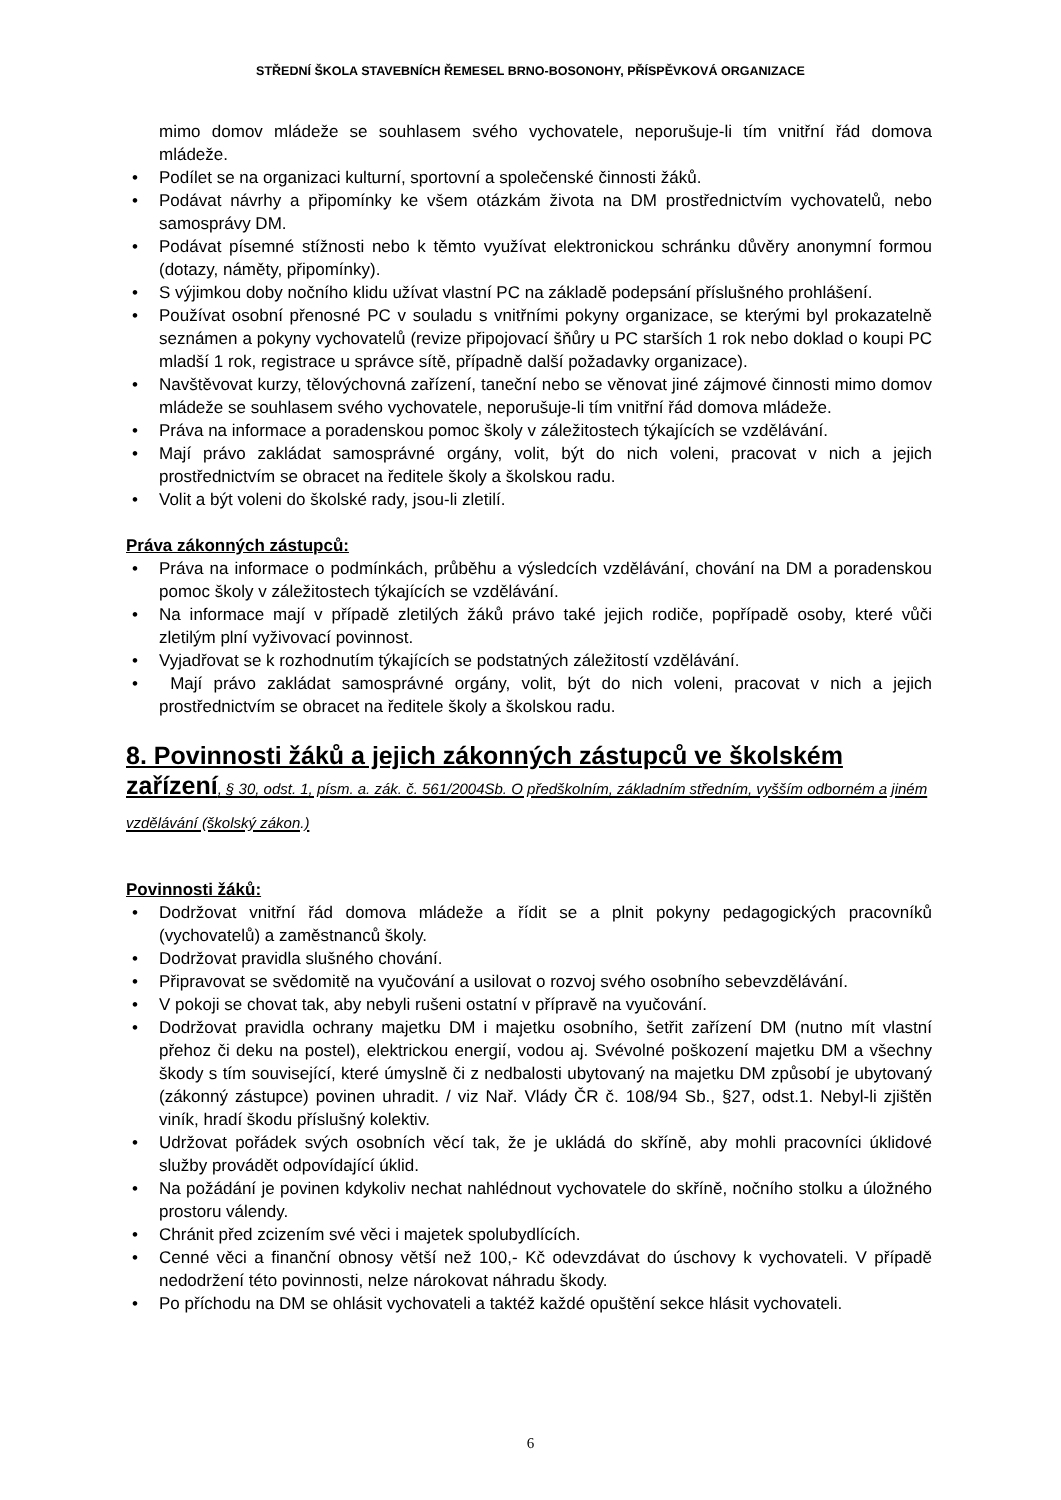STŘEDNÍ ŠKOLA STAVEBNÍCH ŘEMESEL BRNO-BOSONOHY, PŘÍSPĚVKOVÁ ORGANIZACE
mimo domov mládeže se souhlasem svého vychovatele, neporušuje-li tím vnitřní řád domova mládeže.
• Podílet se na organizaci kulturní, sportovní a společenské činnosti žáků.
• Podávat návrhy a připomínky ke všem otázkám života na DM prostřednictvím vychovatelů, nebo samosprávy DM.
• Podávat písemné stížnosti nebo k těmto využívat elektronickou schránku důvěry anonymní formou (dotazy, náměty, připomínky).
• S výjimkou doby nočního klidu užívat vlastní PC na základě podepsání příslušného prohlášení.
• Používat osobní přenosné PC v souladu s vnitřními pokyny organizace, se kterými byl prokazatelně seznámen a pokyny vychovatelů (revize připojovací šňůry u PC starších 1 rok nebo doklad o koupi PC mladší 1 rok, registrace u správce sítě, případně další požadavky organizace).
• Navštěvovat kurzy, tělovýchovná zařízení, taneční nebo se věnovat jiné zájmové činnosti mimo domov mládeže se souhlasem svého vychovatele, neporušuje-li tím vnitřní řád domova mládeže.
• Práva na informace a poradenskou pomoc školy v záležitostech týkajících se vzdělávání.
• Mají právo zakládat samosprávné orgány, volit, být do nich voleni, pracovat v nich a jejich prostřednictvím se obracet na ředitele školy a školskou radu.
• Volit a být voleni do školské rady, jsou-li zletilí.
Práva zákonných zástupců:
• Práva na informace o podmínkách, průběhu a výsledcích vzdělávání, chování na DM a poradenskou pomoc školy v záležitostech týkajících se vzdělávání.
• Na informace mají v případě zletilých žáků právo také jejich rodiče, popřípadě osoby, které vůči zletilým plní vyživovací povinnost.
• Vyjadřovat se k rozhodnutím týkajících se podstatných záležitostí vzdělávání.
• Mají právo zakládat samosprávné orgány, volit, být do nich voleni, pracovat v nich a jejich prostřednictvím se obracet na ředitele školy a školskou radu.
8. Povinnosti žáků a jejich zákonných zástupců ve školském zařízení, § 30, odst. 1, písm. a. zák. č. 561/2004Sb. O předškolním, základním středním, vyšším odborném a jiném vzdělávání (školský zákon.)
Povinnosti žáků:
• Dodržovat vnitřní řád domova mládeže a řídit se a plnit pokyny pedagogických pracovníků (vychovatelů) a zaměstnanců školy.
• Dodržovat pravidla slušného chování.
• Připravovat se svědomitě na vyučování a usilovat o rozvoj svého osobního sebevzdělávání.
• V pokoji se chovat tak, aby nebyli rušeni ostatní v přípravě na vyučování.
• Dodržovat pravidla ochrany majetku DM i majetku osobního, šetřit zařízení DM (nutno mít vlastní přehoz či deku na postel), elektrickou energií, vodou aj. Svévolné poškození majetku DM a všechny škody s tím související, které úmyslně či z nedbalosti ubytovaný na majetku DM způsobí je ubytovaný (zákonný zástupce) povinen uhradit. / viz Nař. Vlády ČR č. 108/94 Sb., §27, odst.1. Nebyl-li zjištěn viník, hradí škodu příslušný kolektiv.
• Udržovat pořádek svých osobních věcí tak, že je ukládá do skříně, aby mohli pracovníci úklidové služby provádět odpovídající úklid.
• Na požádání je povinen kdykoliv nechat nahlédnout vychovatele do skříně, nočního stolku a úložného prostoru válendy.
• Chránit před zcizením své věci i majetek spolubydlících.
• Cenné věci a finanční obnosy větší než 100,- Kč odevzdávat do úschovy k vychovateli. V případě nedodržení této povinnosti, nelze nárokovat náhradu škody.
• Po příchodu na DM se ohlásit vychovateli a taktéž každé opuštění sekce hlásit vychovateli.
6